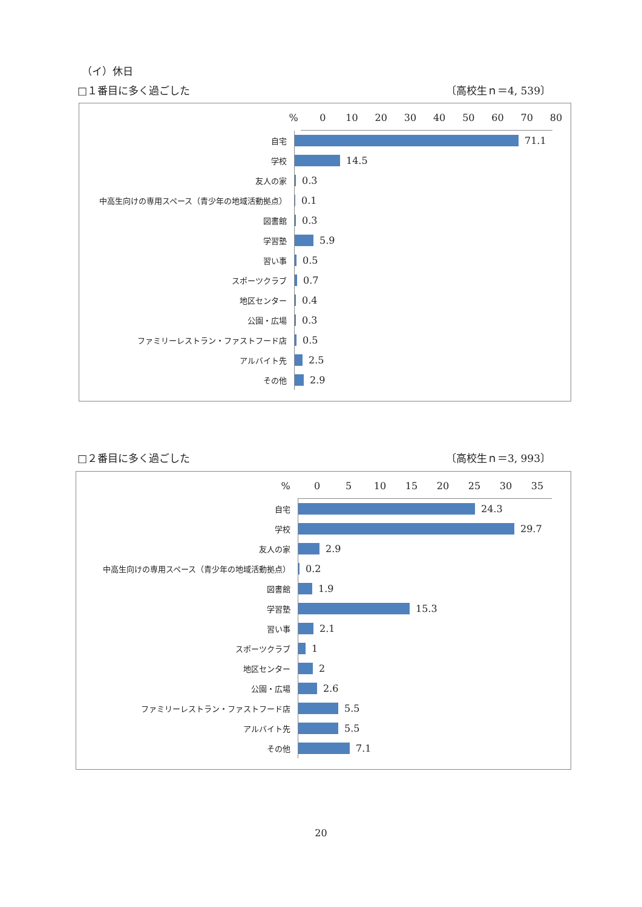（イ）休日
□１番目に多く過ごした 〔高校生ｎ＝4, 539〕
% 0 10 20 30 40 50 60 70 80
自宅
71.1
学校
14.5
友人の家
0.3
中高生向けの専用スペース（青少年の地域活動拠点）
0.1
図書館
0.3
学習塾
5.9
習い事
0.5
スポーツクラブ
0.7
地区センター
0.4
公園・広場
0.3
ファミリーレストラン・ファストフード店
0.5
アルバイト先
2.5
その他
2.9
□２番目に多く過ごした 〔高校生ｎ＝3, 993〕
% 0 5 10 15 20 25 30 35
自宅
24.3
学校
29.7
友人の家
2.9
中高生向けの専用スペース（青少年の地域活動拠点）
0.2
図書館
1.9
学習塾
15.3
習い事
2.1
スポーツクラブ
1
地区センター
2
公園・広場
2.6
ファミリーレストラン・ファストフード店
5.5
アルバイト先
5.5
その他
7.1
20